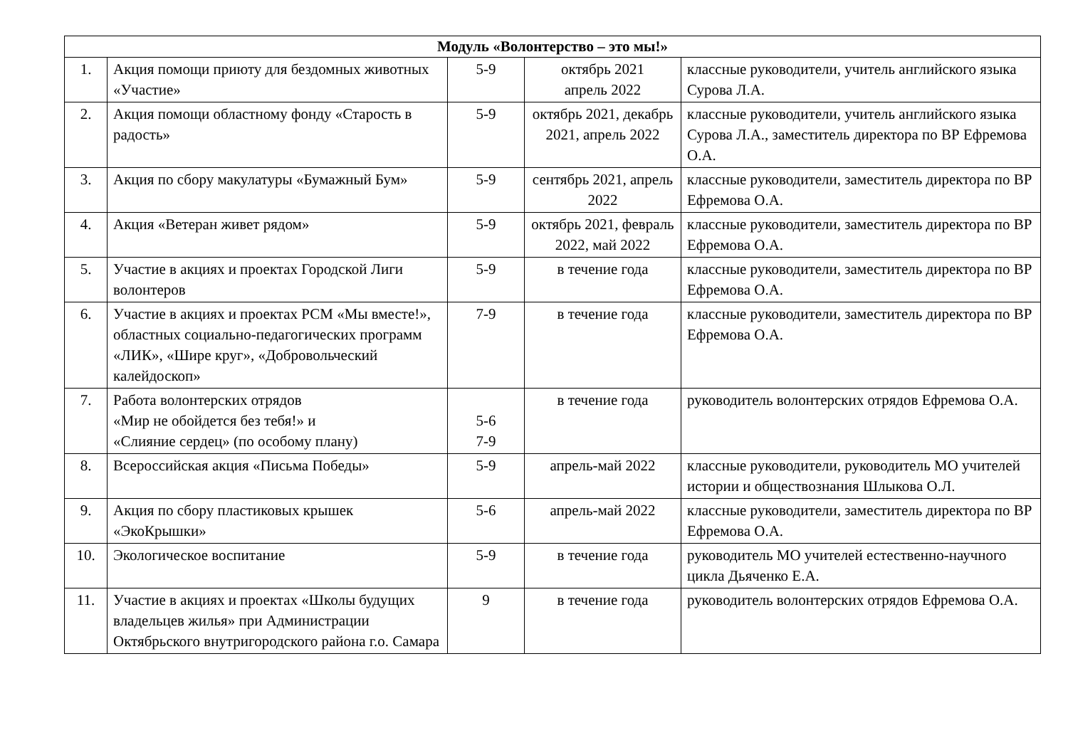| Модуль «Волонтерство – это мы!» | | | | |
| --- | --- | --- | --- | --- |
| 1. | Акция помощи приюту для бездомных животных «Участие» | 5-9 | октябрь 2021 апрель 2022 | классные руководители, учитель английского языка Сурова Л.А. |
| 2. | Акция помощи областному фонду «Старость в радость» | 5-9 | октябрь 2021, декабрь 2021, апрель 2022 | классные руководители, учитель английского языка Сурова Л.А., заместитель директора по ВР Ефремова О.А. |
| 3. | Акция по сбору макулатуры «Бумажный Бум» | 5-9 | сентябрь 2021, апрель 2022 | классные руководители, заместитель директора по ВР Ефремова О.А. |
| 4. | Акция «Ветеран живет рядом» | 5-9 | октябрь 2021, февраль 2022, май 2022 | классные руководители, заместитель директора по ВР Ефремова О.А. |
| 5. | Участие в акциях и проектах Городской Лиги волонтеров | 5-9 | в течение года | классные руководители, заместитель директора по ВР Ефремова О.А. |
| 6. | Участие в акциях и проектах РСМ «Мы вместе!», областных социально-педагогических программ «ЛИК», «Шире круг», «Добровольческий калейдоскоп» | 7-9 | в течение года | классные руководители, заместитель директора по ВР Ефремова О.А. |
| 7. | Работа волонтерских отрядов «Мир не обойдется без тебя!» и «Слияние сердец» (по особому плану) | 5-6 7-9 | в течение года | руководитель волонтерских отрядов Ефремова О.А. |
| 8. | Всероссийская акция «Письма Победы» | 5-9 | апрель-май 2022 | классные руководители, руководитель МО учителей истории и обществознания Шлыкова О.Л. |
| 9. | Акция по сбору пластиковых крышек «ЭкоКрышки» | 5-6 | апрель-май 2022 | классные руководители, заместитель директора по ВР Ефремова О.А. |
| 10. | Экологическое воспитание | 5-9 | в течение года | руководитель МО учителей естественно-научного цикла Дьяченко Е.А. |
| 11. | Участие в акциях и проектах «Школы будущих владельцев жилья» при Администрации Октябрьского внутригородского района г.о. Самара | 9 | в течение года | руководитель волонтерских отрядов Ефремова О.А. |